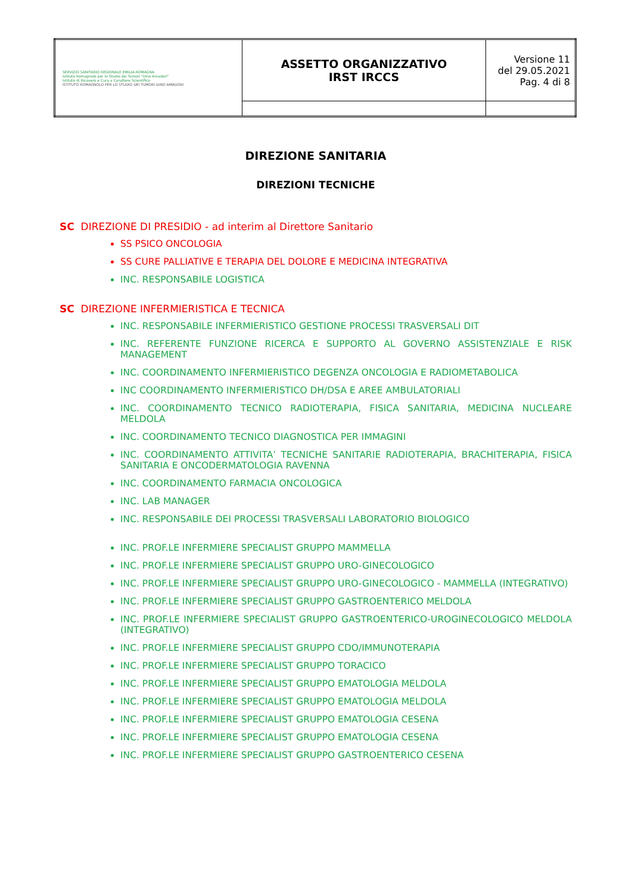| SERVIZIO SANITARIO REGIONALE EMILIA-ROMAGNA Istituto Romagnolo per lo Studio dei Tumori "Dino Amadori" Istituto di Ricovero e Cura a Carattere Scientifico ISTITUTO ROMAGNOLO PER LO STUDIO DEI TUMORI DINO AMADORI | ASSETTO ORGANIZZATIVO IRST IRCCS | Versione 11 del 29.05.2021 Pag. 4 di 8 |
DIREZIONE SANITARIA
DIREZIONI TECNICHE
SC DIREZIONE DI PRESIDIO - ad interim al Direttore Sanitario
SS PSICO ONCOLOGIA
SS CURE PALLIATIVE E TERAPIA DEL DOLORE E MEDICINA INTEGRATIVA
INC. RESPONSABILE LOGISTICA
SC DIREZIONE INFERMIERISTICA E TECNICA
INC. RESPONSABILE INFERMIERISTICO GESTIONE PROCESSI TRASVERSALI DIT
INC. REFERENTE FUNZIONE RICERCA E SUPPORTO AL GOVERNO ASSISTENZIALE E RISK MANAGEMENT
INC. COORDINAMENTO INFERMIERISTICO DEGENZA ONCOLOGIA E RADIOMETABOLICA
INC COORDINAMENTO INFERMIERISTICO DH/DSA E AREE AMBULATORIALI
INC. COORDINAMENTO TECNICO RADIOTERAPIA, FISICA SANITARIA, MEDICINA NUCLEARE MELDOLA
INC. COORDINAMENTO TECNICO DIAGNOSTICA PER IMMAGINI
INC. COORDINAMENTO ATTIVITA’ TECNICHE SANITARIE RADIOTERAPIA, BRACHITERAPIA, FISICA SANITARIA E ONCODERMATOLOGIA RAVENNA
INC. COORDINAMENTO FARMACIA ONCOLOGICA
INC. LAB MANAGER
INC. RESPONSABILE DEI PROCESSI TRASVERSALI LABORATORIO BIOLOGICO
INC. PROF.LE INFERMIERE SPECIALIST GRUPPO MAMMELLA
INC. PROF.LE INFERMIERE SPECIALIST GRUPPO URO-GINECOLOGICO
INC. PROF.LE INFERMIERE SPECIALIST GRUPPO URO-GINECOLOGICO - MAMMELLA (INTEGRATIVO)
INC. PROF.LE INFERMIERE SPECIALIST GRUPPO GASTROENTERICO MELDOLA
INC. PROF.LE INFERMIERE SPECIALIST GRUPPO GASTROENTERICO-UROGINECOLOGICO MELDOLA (INTEGRATIVO)
INC. PROF.LE INFERMIERE SPECIALIST GRUPPO CDO/IMMUNOTERAPIA
INC. PROF.LE INFERMIERE SPECIALIST GRUPPO TORACICO
INC. PROF.LE INFERMIERE SPECIALIST GRUPPO EMATOLOGIA MELDOLA
INC. PROF.LE INFERMIERE SPECIALIST GRUPPO EMATOLOGIA MELDOLA
INC. PROF.LE INFERMIERE SPECIALIST GRUPPO EMATOLOGIA CESENA
INC. PROF.LE INFERMIERE SPECIALIST GRUPPO EMATOLOGIA CESENA
INC. PROF.LE INFERMIERE SPECIALIST GRUPPO GASTROENTERICO CESENA